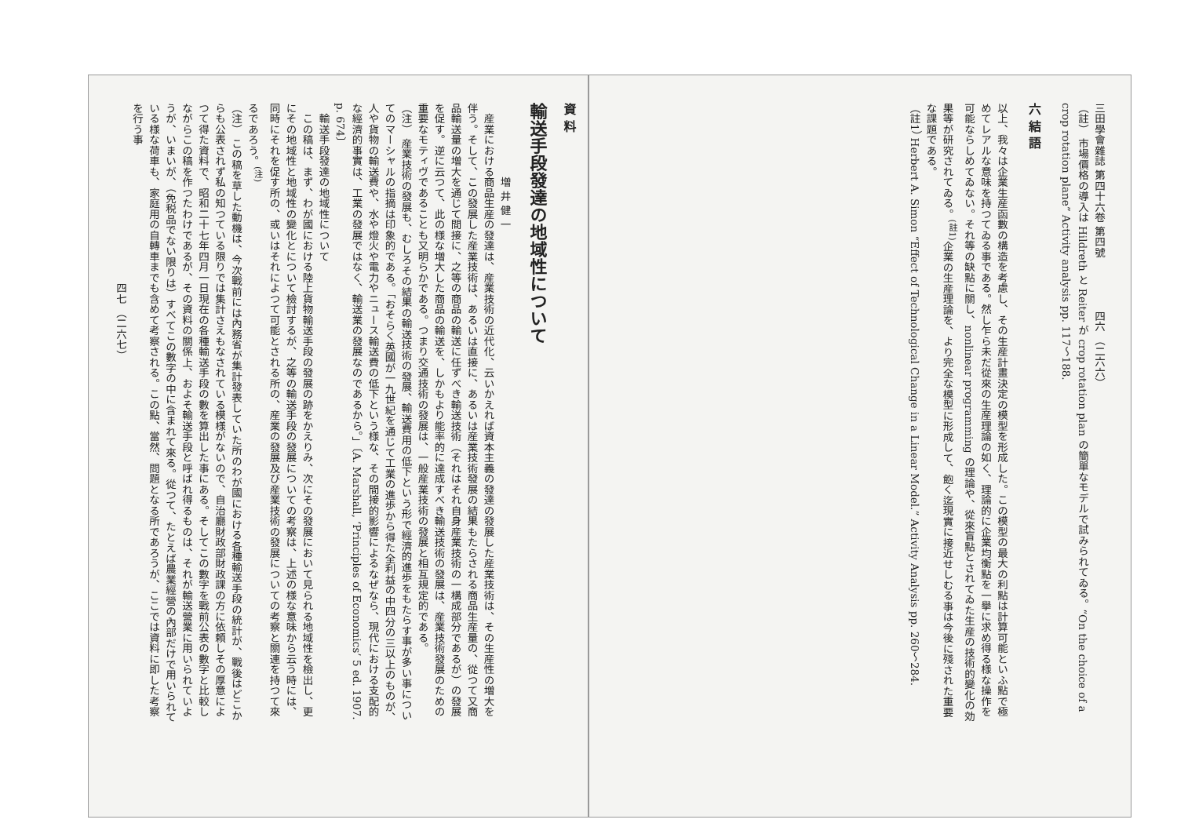三田學會雜誌 第四十六卷 第四號　　　　　四六 （二六六）
（註） 市場價格の導入は Hildreth と Reiter が crop rotation plan の簡單なモデルで試みられてゐる。“On the choice of a crop rotation plane” Activity analysis pp. 117～188.
六 結 語
以上、我々は企業生産函數の構造を考慮し、その生産計畫決定の模型を形成した。この模型の最大の利點は計算可能といふ點で極めてレアルな意味を持つてゐる事である。然し乍ら未だ從來の生産理論の如く、理論的に企業均衡點を一擧に求め得る様な操作を可能ならしめてゐない。それ等の缺點に關し、nonlinear programming の理論や、從來盲點とされてゐた生産の技術的變化の効果等が研究されてゐる。<sup>(註1)</sup>企業の生産理論を、より完全な模型に形成して、飽く迄現實に接近せしむる事は今後に殘された重要な課題である。
（註1） Herbert A. Simon “Effect of Technological Change in a Linear Model.” Activity Analysis pp. 260～284.
資 料
輸送手段發達の地域性について
　　　　　　　増 井 健 一
　産業における商品生産の發達は、産業技術の近代化、云いかえれば資本主義の發達の發展した産業技術は、その生産性の増大を伴う。そして、この發展した産業技術は、あるいは直接に、あるいは産業技術發展の結果もたらされる商品生産量の、從つて又商品輸送量の増大を通じて間接に、之等の商品の輸送に任ずべき輸送技術（それはそれ自身産業技術の一構成部分であるが）の發展を促す。逆に云つて、此の様な増大した商品の輸送を、しかもより能率的に達成すべき輸送技術の發展は、産業技術發展のための重要なモティヴであることも又明らかである。つまり交通技術の發展は、一般産業技術の發展と相互規定的である。
（注） 産業技術の發展も、むしろその結果の輸送技術の發展、輸送費用の低下という形で經濟的進歩をもたらす事が多い事についてのマーシャルの指摘は印象的である。「おそらく英國が一九世紀を通じて工業の進歩から得た全利益の中四分の三以上のものが、人や貨物の輸送費や、水や燈火や電力やニュース輸送費の低下という様な、その間接的影響によるなぜなら、現代における支配的な經濟的事實は、工業の發展ではなく、輸送業の發展なのであるから。」〔A. Marshall, ‘Principles of Economics’ 5 ed. 1907. p. 674〕
　輸送手段發達の地域性について
　この稿は、まず、わが國における陸上貨物輸送手段の發展の跡をかえりみ、次にその發展において見られる地域性を檢出し、更にその地域性と地域性の變化とについて檢討するが、之等の輸送手段の發展についての考察は、上述の様な意味から云う時には、同時にそれを促す所の、或いはそれによつて可能とされる所の、産業の發展及び産業技術の發展についての考察と關連を持つて來るであろう。<sup>(注)</sup>
（注） この稿を草した動機は、今次戰前には內務省が集計發表していた所のわが國における各種輸送手段の統計が、戰後はどこからも公表されず私の知つている限りでは集計さえもなされている模様がないので、自治廳財政部財政課の方に依頼しその厚意によつて得た資料で、昭和二十七年四月一日現在の各種輸送手段の數を算出した事にある。そしてこの數字を戰前公表の數字と比較しながらこの稿を作つたわけであるが、その資料の關係上、およそ輸送手段と呼ばれ得るものは、それが輸送營業に用いられていようが、いまいが、（免税品でない限りは）すべてこの數字の中に含まれて來る。從つて、たとえば農業經營の內部だけで用いられている様な荷車も、家庭用の自轉車までも含めて考察される。この點、當然、問題となる所であろうが、ここでは資料に即した考察を行う事
　　　　　　　　　　　　　　　　　四七 （二六七）